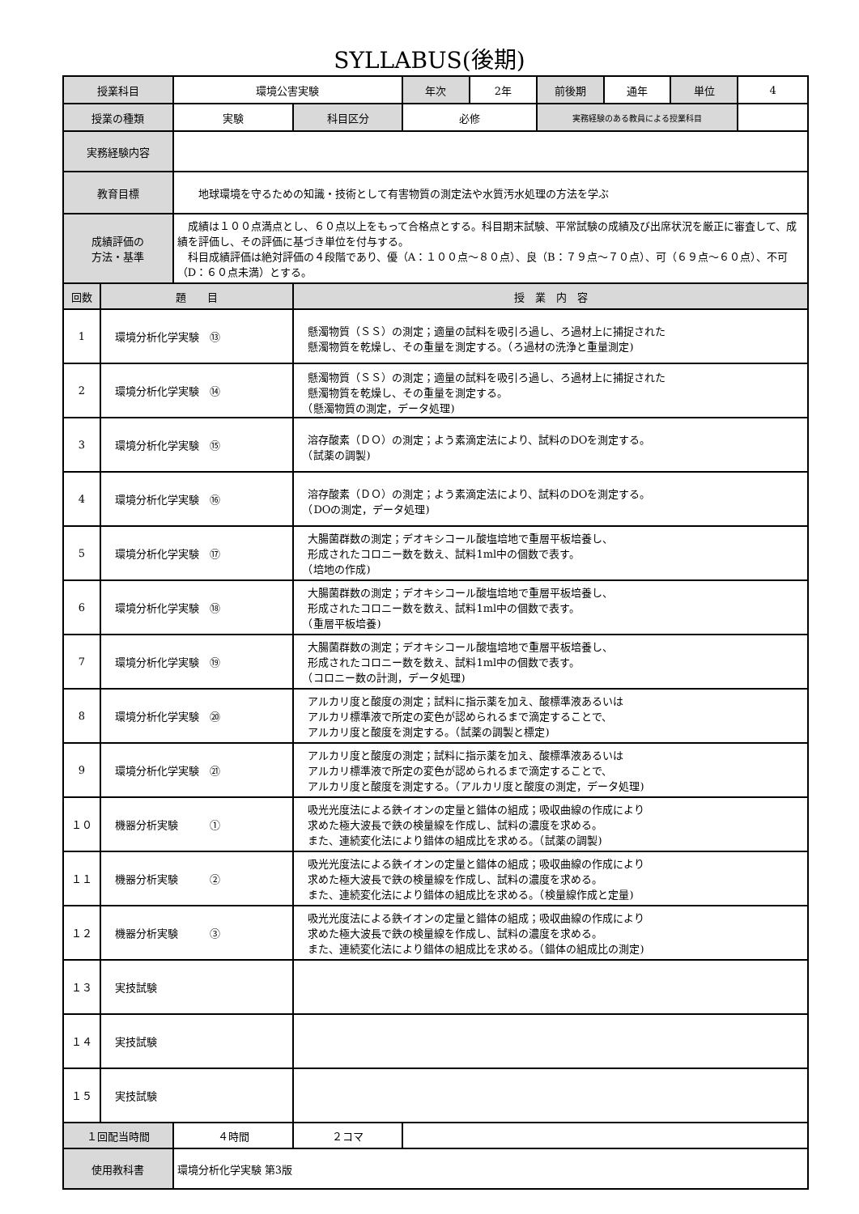SYLLABUS(後期)
| 授業科目 | | 環境公害実験 | | 年次 | 2年 | 前後期 | 通年 | 単位 | 4 |
| 授業の種類 | | 実験 | 科目区分 | 必修 | | 実務経験のある教員による授業科目 | | | |
| 実務経験内容 | | | | | | | | | |
| 教育目標 | | 地球環境を守るための知識・技術として有害物質の測定法や水質汚水処理の方法を学ぶ | | | | | | | |
| 成績評価の 方法・基準 | | 成績は１００点満点とし、６０点以上をもって合格点とする。科目期末試験、平常試験の成績及び出席状況を厳正に審査して、成績を評価し、その評価に基づき単位を付与する。 科目成績評価は絶対評価の４段階であり、優（A：１００点～８０点）、良（B：７９点～７０点）、可（６９点～６０点）、不可（D：６０点未満）とする。 | | | | | | | |
| 回数 | 題 目 | | 授 業 内 容 | | | | | | |
| 1 | 環境分析化学実験 ⑬ | | 懸濁物質（ＳＳ）の測定；適量の試料を吸引ろ過し、ろ過材上に捕捉された 懸濁物質を乾燥し、その重量を測定する。（ろ過材の洗浄と重量測定) | | | | | | |
| 2 | 環境分析化学実験 ⑭ | | 懸濁物質（ＳＳ）の測定；適量の試料を吸引ろ過し、ろ過材上に捕捉された 懸濁物質を乾燥し、その重量を測定する。 （懸濁物質の測定，データ処理) | | | | | | |
| 3 | 環境分析化学実験 ⑮ | | 溶存酸素（ＤＯ）の測定；よう素滴定法により、試料のDOを測定する。 （試薬の調製) | | | | | | |
| 4 | 環境分析化学実験 ⑯ | | 溶存酸素（ＤＯ）の測定；よう素滴定法により、試料のDOを測定する。 （DOの測定，データ処理) | | | | | | |
| 5 | 環境分析化学実験 ⑰ | | 大腸菌群数の測定；デオキシコール酸塩培地で重層平板培養し、 形成されたコロニー数を数え、試料1ml中の個数で表す。 （培地の作成) | | | | | | |
| 6 | 環境分析化学実験 ⑱ | | 大腸菌群数の測定；デオキシコール酸塩培地で重層平板培養し、 形成されたコロニー数を数え、試料1ml中の個数で表す。 （重層平板培養) | | | | | | |
| 7 | 環境分析化学実験 ⑲ | | 大腸菌群数の測定；デオキシコール酸塩培地で重層平板培養し、 形成されたコロニー数を数え、試料1ml中の個数で表す。 （コロニー数の計測，データ処理) | | | | | | |
| 8 | 環境分析化学実験 ⑳ | | アルカリ度と酸度の測定；試料に指示薬を加え、酸標準液あるいは アルカリ標準液で所定の変色が認められるまで滴定することで、 アルカリ度と酸度を測定する。（試薬の調製と標定) | | | | | | |
| 9 | 環境分析化学実験 ㉑ | | アルカリ度と酸度の測定；試料に指示薬を加え、酸標準液あるいは アルカリ標準液で所定の変色が認められるまで滴定することで、 アルカリ度と酸度を測定する。（アルカリ度と酸度の測定，データ処理) | | | | | | |
| １０ | 機器分析実験 ① | | 吸光光度法による鉄イオンの定量と錯体の組成；吸収曲線の作成により 求めた極大波長で鉄の検量線を作成し、試料の濃度を求める。 また、連続変化法により錯体の組成比を求める。（試薬の調製) | | | | | | |
| １１ | 機器分析実験 ② | | 吸光光度法による鉄イオンの定量と錯体の組成；吸収曲線の作成により 求めた極大波長で鉄の検量線を作成し、試料の濃度を求める。 また、連続変化法により錯体の組成比を求める。（検量線作成と定量) | | | | | | |
| １２ | 機器分析実験 ③ | | 吸光光度法による鉄イオンの定量と錯体の組成；吸収曲線の作成により 求めた極大波長で鉄の検量線を作成し、試料の濃度を求める。 また、連続変化法により錯体の組成比を求める。（錯体の組成比の測定) | | | | | | |
| １３ | 実技試験 | | | | | | | | |
| １４ | 実技試験 | | | | | | | | |
| １５ | 実技試験 | | | | | | | | |
| １回配当時間 | | ４時間 | ２コマ | | | | | | |
| 使用教科書 | | 環境分析化学実験 第3版 | | | | | | | |